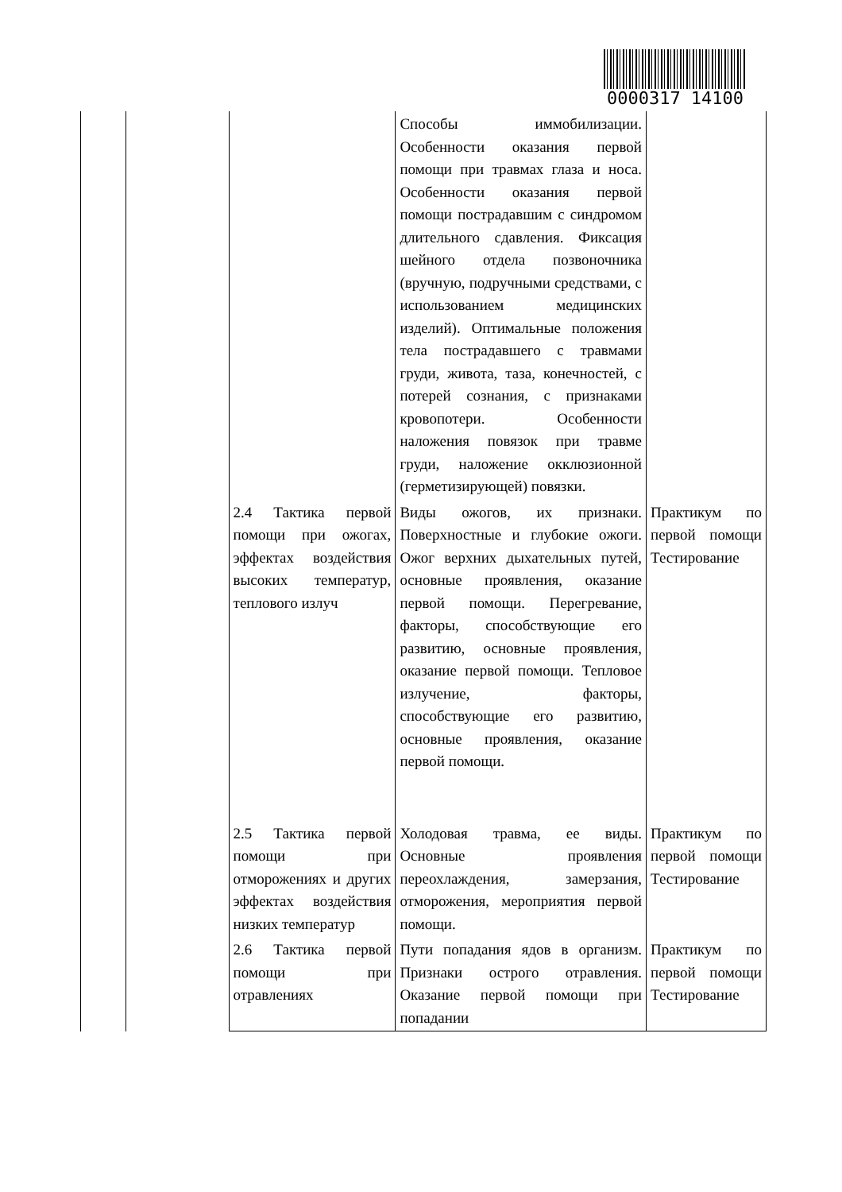0000317 14100
| | | | Способы иммобилизации. Особенности оказания первой помощи при травмах глаза и носа. Особенности оказания первой помощи пострадавшим с синдромом длительного сдавления. Фиксация шейного отдела позвоночника (вручную, подручными средствами, с использованием медицинских изделий). Оптимальные положения тела пострадавшего с травмами груди, живота, таза, конечностей, с потерей сознания, с признаками кровопотери. Особенности наложения повязок при травме груди, наложение окклюзионной (герметизирующей) повязки. | |
| | | 2.4 Тактика первой помощи при ожогах, эффектах воздействия высоких температур, теплового излуч | Виды ожогов, их признаки. Поверхностные и глубокие ожоги. Ожог верхних дыхательных путей, основные проявления, оказание первой помощи. Перегревание, факторы, способствующие его развитию, основные проявления, оказание первой помощи. Тепловое излучение, факторы, способствующие его развитию, основные проявления, оказание первой помощи. | Практикум по первой помощи Тестирование |
| | | 2.5 Тактика первой помощи при отморожениях и других эффектах воздействия низких температур | Холодовая травма, ее виды. Основные проявления переохлаждения, замерзания, отморожения, мероприятия первой помощи. | Практикум по первой помощи Тестирование |
| | | 2.6 Тактика первой помощи при отравлениях | Пути попадания ядов в организм. Признаки острого отравления. Оказание первой помощи при попадании | Практикум по первой помощи Тестирование |